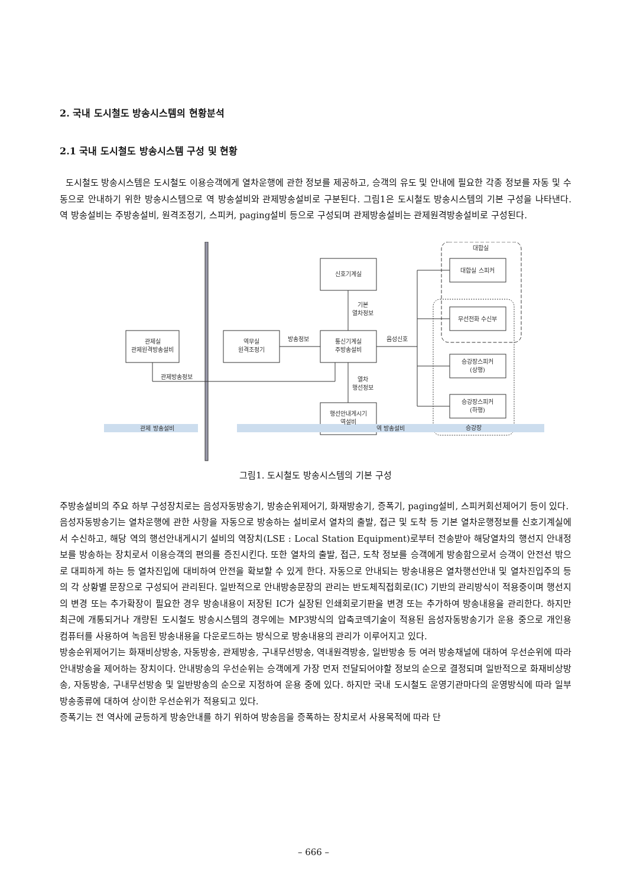2. 국내 도시철도 방송시스템의 현황분석
2.1 국내 도시철도 방송시스템 구성 및 현황
도시철도 방송시스템은 도시철도 이용승객에게 열차운행에 관한 정보를 제공하고, 승객의 유도 및 안내에 필요한 각종 정보를 자동 및 수동으로 안내하기 위한 방송시스템으로 역 방송설비와 관제방송설비로 구분된다. 그림1은 도시철도 방송시스템의 기본 구성을 나타낸다. 역 방송설비는 주방송설비, 원격조정기, 스피커, paging설비 등으로 구성되며 관제방송설비는 관제원격방송설비로 구성된다.
신호기계실
관제실
관제원격방송설비
역무실
원격조정기
통신기계실
주방송설비
행선안내게시기
역설비
대합실 스피커
무선전화 수신부
승강장스피커
(상행)
승강장스피커
(하행)
대합실
승강장
기본
열차정보
열차
행선정보
방송정보
음성신호
관제방송정보
관제 방송설비
역 방송설비
그림1. 도시철도 방송시스템의 기본 구성
주방송설비의 주요 하부 구성장치로는 음성자동방송기, 방송순위제어기, 화재방송기, 증폭기, paging설비, 스피커회선제어기 등이 있다.
음성자동방송기는 열차운행에 관한 사항을 자동으로 방송하는 설비로서 열차의 출발, 접근 및 도착 등 기본 열차운행정보를 신호기계실에서 수신하고, 해당 역의 행선안내게시기 설비의 역장치(LSE : Local Station Equipment)로부터 전송받아 해당열차의 행선지 안내정보를 방송하는 장치로서 이용승객의 편의를 증진시킨다. 또한 열차의 출발, 접근, 도착 정보를 승객에게 방송함으로서 승객이 안전선 밖으로 대피하게 하는 등 열차진입에 대비하여 안전을 확보할 수 있게 한다. 자동으로 안내되는 방송내용은 열차행선안내 및 열차진입주의 등의 각 상황별 문장으로 구성되어 관리된다. 일반적으로 안내방송문장의 관리는 반도체직접회로(IC) 기반의 관리방식이 적용중이며 행선지의 변경 또는 추가확장이 필요한 경우 방송내용이 저장된 IC가 실장된 인쇄회로기판을 변경 또는 추가하여 방송내용을 관리한다. 하지만 최근에 개통되거나 개량된 도시철도 방송시스템의 경우에는 MP3방식의 압축코덱기술이 적용된 음성자동방송기가 운용 중으로 개인용 컴퓨터를 사용하여 녹음된 방송내용을 다운로드하는 방식으로 방송내용의 관리가 이루어지고 있다.
방송순위제어기는 화재비상방송, 자동방송, 관제방송, 구내무선방송, 역내원격방송, 일반방송 등 여러 방송채널에 대하여 우선순위에 따라 안내방송을 제어하는 장치이다. 안내방송의 우선순위는 승객에게 가장 먼저 전달되어야할 정보의 순으로 결정되며 일반적으로 화재비상방송, 자동방송, 구내무선방송 및 일반방송의 순으로 지정하여 운용 중에 있다. 하지만 국내 도시철도 운영기관마다의 운영방식에 따라 일부 방송종류에 대하여 상이한 우선순위가 적용되고 있다.
증폭기는 전 역사에 균등하게 방송안내를 하기 위하여 방송음을 증폭하는 장치로서 사용목적에 따라 단
– 666 –